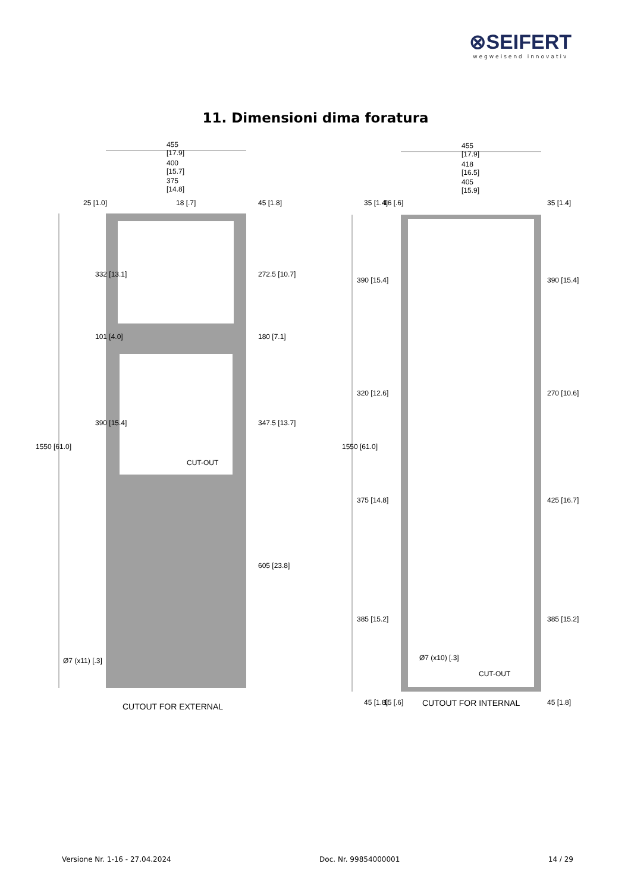⊗SEIFERT
wegweisend innovativ
11. Dimensioni dima foratura
455
[17.9]
400
[15.7]
375
[14.8]
455
[17.9]
418
[16.5]
405
[15.9]
332 [13.1]
101 [4.0]
390 [15.4]
272.5 [10.7]
180 [7.1]
347.5 [13.7]
605 [23.8]
1550 [61.0]
CUT-OUT
Ø7 (x11) [.3]
CUTOUT FOR EXTERNAL
390 [15.4]
320 [12.6]
375 [14.8]
385 [15.2]
390 [15.4]
270 [10.6]
425 [16.7]
385 [15.2]
1550 [61.0]
Ø7 (x10) [.3]
CUT-OUT
CUTOUT FOR INTERNAL
25 [1.0]
18 [.7]
45 [1.8]
35 [1.4]
16 [.6]
35 [1.4]
45 [1.8]
15 [.6]
45 [1.8]
Versione Nr. 1-16 - 27.04.2024 Doc. Nr. 99854000001 14 / 29